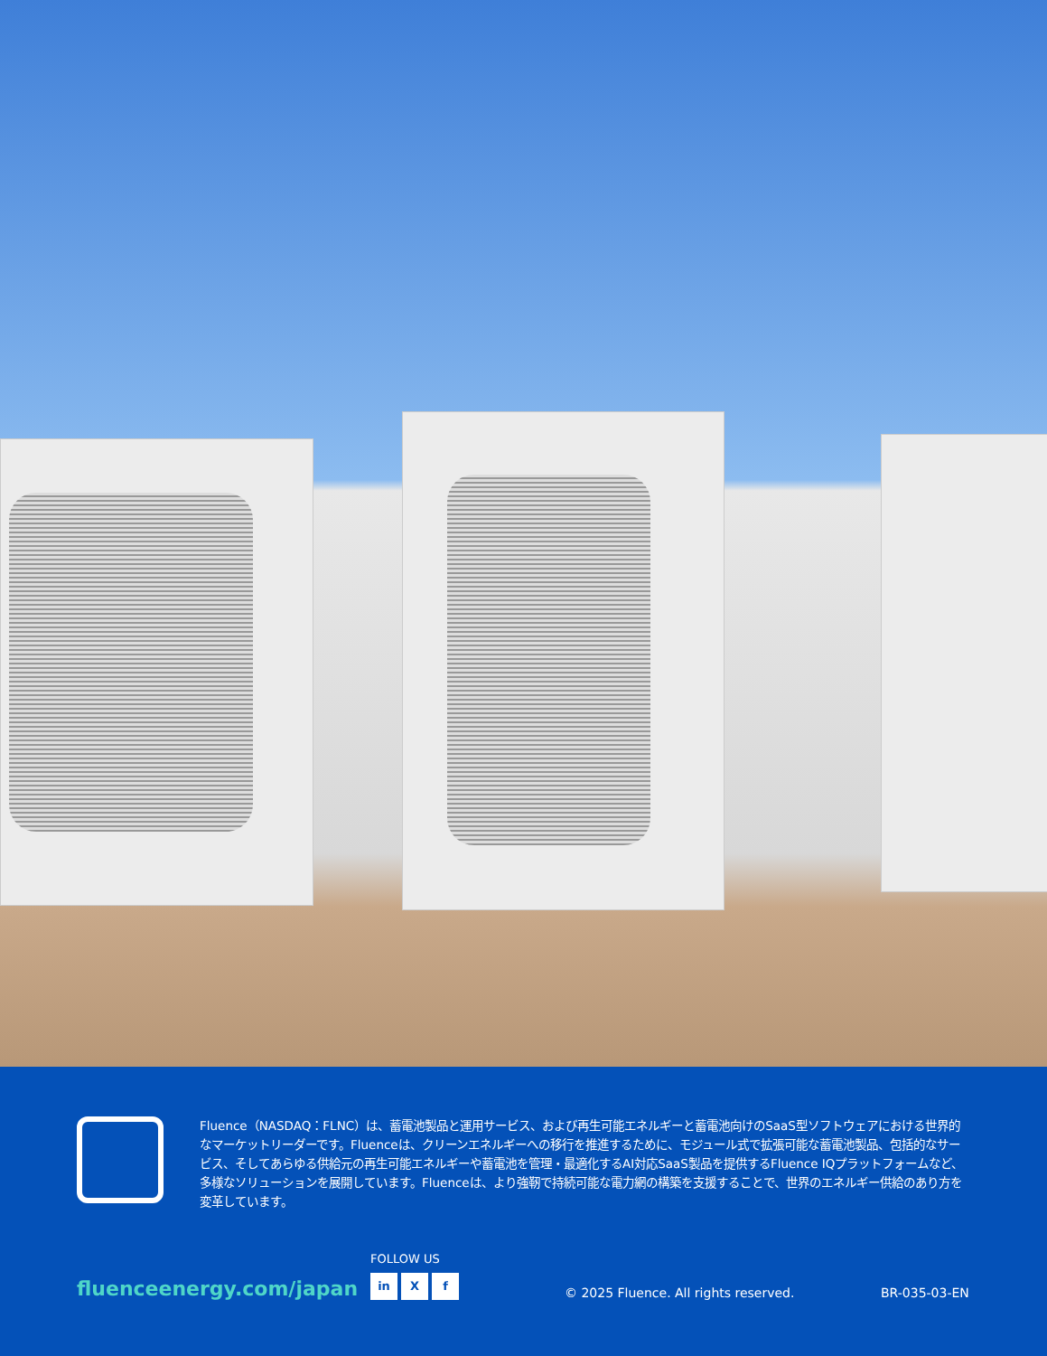Fluence（NASDAQ：FLNC）は、蓄電池製品と運用サービス、および再生可能エネルギーと蓄電池向けのSaaS型ソフトウェアにおける世界的なマーケットリーダーです。Fluenceは、クリーンエネルギーへの移行を推進するために、モジュール式で拡張可能な蓄電池製品、包括的なサービス、そしてあらゆる供給元の再生可能エネルギーや蓄電池を管理・最適化するAI対応SaaS製品を提供するFluence IQプラットフォームなど、多様なソリューションを展開しています。Fluenceは、より強靭で持続可能な電力網の構築を支援することで、世界のエネルギー供給のあり方を変革しています。
fluenceenergy.com/japan
FOLLOW US
in X f
© 2025 Fluence. All rights reserved.
BR-035-03-EN